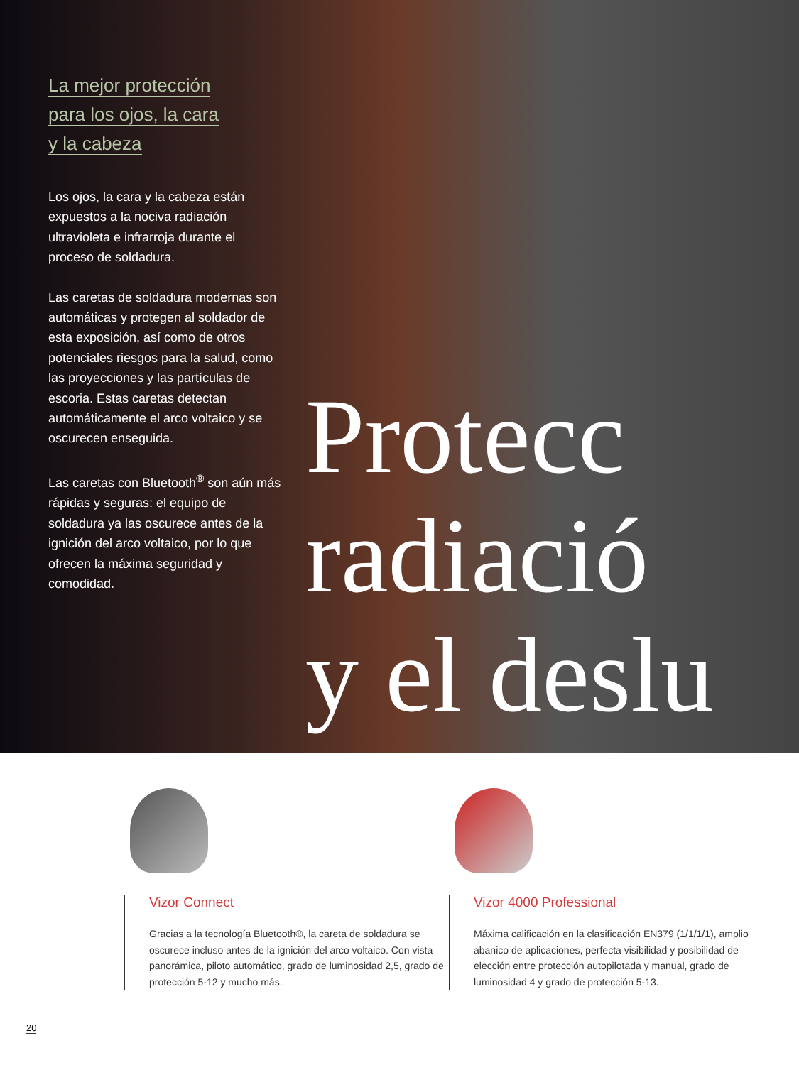La mejor protección
para los ojos, la cara
y la cabeza
Los ojos, la cara y la cabeza están expuestos a la nociva radiación ultravioleta e infrarroja durante el proceso de soldadura.
Las caretas de soldadura modernas son automáticas y protegen al soldador de esta exposición, así como de otros potenciales riesgos para la salud, como las proyecciones y las partículas de escoria. Estas caretas detectan automáticamente el arco voltaico y se oscurecen enseguida.
Las caretas con Bluetooth<sup>®</sup> son aún más rápidas y seguras: el equipo de soldadura ya las oscurece antes de la ignición del arco voltaico, por lo que ofrecen la máxima seguridad y comodidad.
Protecc
radiació
y el deslu
Vizor Connect
Gracias a la tecnología Bluetooth®, la careta de soldadura se oscurece incluso antes de la ignición del arco voltaico. Con vista panorámica, piloto automático, grado de luminosidad 2,5, grado de protección 5-12 y mucho más.
Vizor 4000 Professional
Máxima calificación en la clasificación EN379 (1/1/1/1), amplio abanico de aplicaciones, perfecta visibilidad y posibilidad de elección entre protección autopilotada y manual, grado de luminosidad 4 y grado de protección 5-13.
20